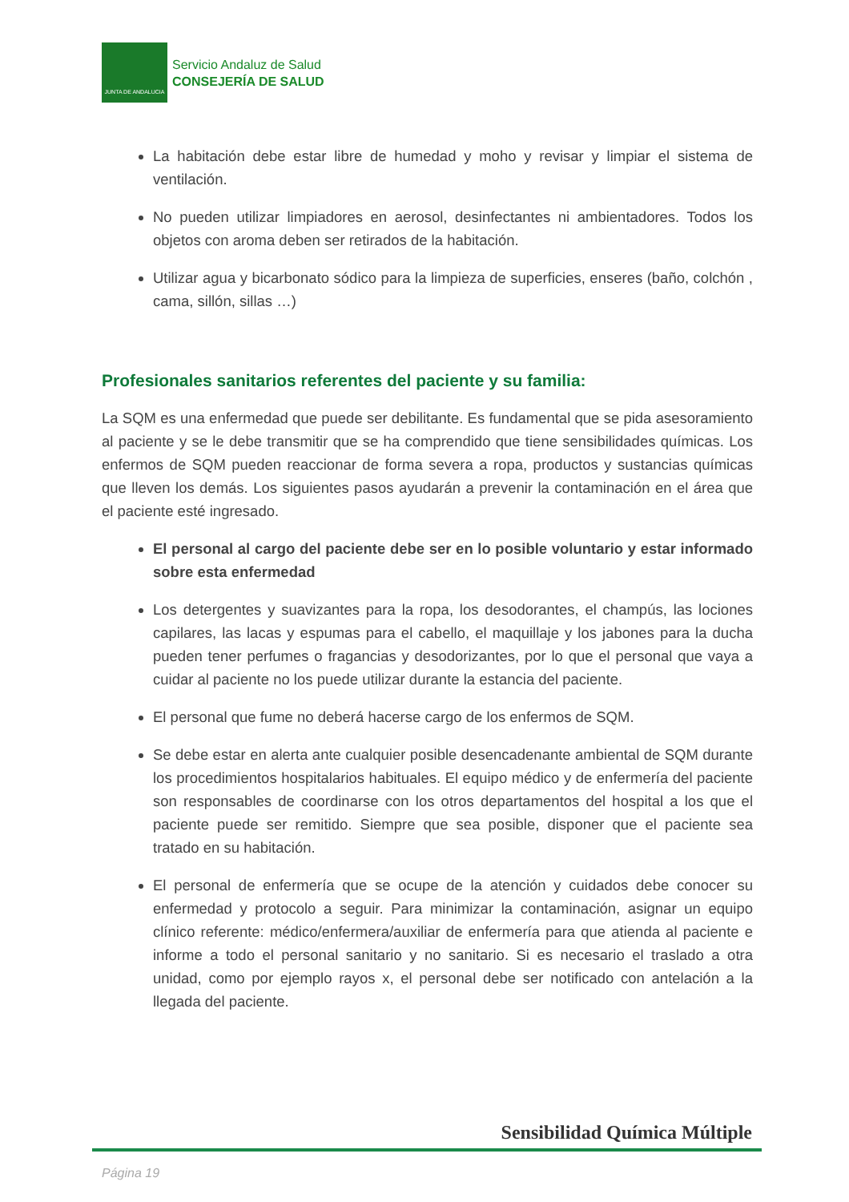JUNTA DE ANDALUCIA
Servicio Andaluz de Salud
CONSEJERÍA DE SALUD
La habitación debe estar libre de humedad y moho y revisar y limpiar el sistema de ventilación.
No pueden utilizar limpiadores en aerosol, desinfectantes ni ambientadores. Todos los objetos con aroma deben ser retirados de la habitación.
Utilizar agua y bicarbonato sódico para la limpieza de superficies, enseres (baño, colchón , cama, sillón, sillas …)
Profesionales sanitarios referentes del paciente y su familia:
La SQM es una enfermedad que puede ser debilitante. Es fundamental que se pida asesoramiento al paciente y se le debe transmitir que se ha comprendido que tiene sensibilidades químicas. Los enfermos de SQM pueden reaccionar de forma severa a ropa, productos y sustancias químicas que lleven los demás. Los siguientes pasos ayudarán a prevenir la contaminación en el área que el paciente esté ingresado.
El personal al cargo del paciente debe ser en lo posible voluntario y estar informado sobre esta enfermedad
Los detergentes y suavizantes para la ropa, los desodorantes, el champús, las lociones capilares, las lacas y espumas para el cabello, el maquillaje y los jabones para la ducha pueden tener perfumes o fragancias y desodorizantes, por lo que el personal que vaya a cuidar al paciente no los puede utilizar durante la estancia del paciente.
El personal que fume no deberá hacerse cargo de los enfermos de SQM.
Se debe estar en alerta ante cualquier posible desencadenante ambiental de SQM durante los procedimientos hospitalarios habituales. El equipo médico y de enfermería del paciente son responsables de coordinarse con los otros departamentos del hospital a los que el paciente puede ser remitido. Siempre que sea posible, disponer que el paciente sea tratado en su habitación.
El personal de enfermería que se ocupe de la atención y cuidados debe conocer su enfermedad y protocolo a seguir. Para minimizar la contaminación, asignar un equipo clínico referente: médico/enfermera/auxiliar de enfermería para que atienda al paciente e informe a todo el personal sanitario y no sanitario. Si es necesario el traslado a otra unidad, como por ejemplo rayos x, el personal debe ser notificado con antelación a la llegada del paciente.
Sensibilidad Química Múltiple
Página 19